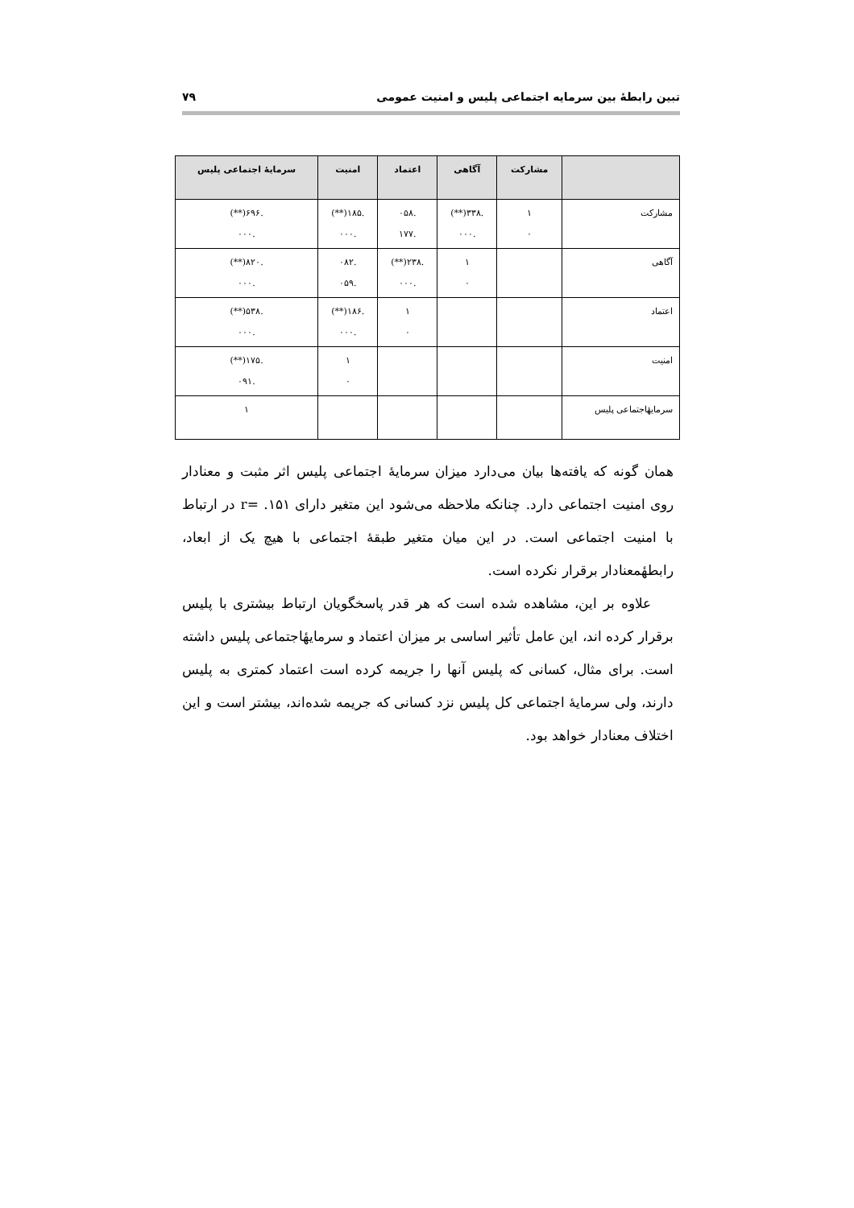تبین رابطهٔ بین سرمایه اجتماعی پلیس و امنیت عمومی ۷۹
| | مشارکت | آگاهی | اعتماد | امنیت | سرمایهٔ اجتماعی پلیس |
| --- | --- | --- | --- | --- | --- |
| مشارکت | ۱ ٠ | .۳۳۸(**) .٠٠٠ | .٠۵۸ .۱۷۷ | .۱۸۵(**) .٠٠٠ | .۶۹۶(**) .٠٠٠ |
| آگاهی | | ۱ ٠ | .۲۳۸(**) .٠٠٠ | .٠۸۲ .٠۵۹ | .۸۲٠(**) .٠٠٠ |
| اعتماد | | | ۱ ٠ | .۱۸۶(**) .٠٠٠ | .۵۳۸(**) .٠٠٠ |
| امنیت | | | | ۱ ٠ | .۱۷۵(**) .٠۹۱ |
| سرمایهٔاجتماعی پلیس | | | | | ۱ |
همان گونه که یافته‌ها بیان می‌دارد میزان سرمایهٔ اجتماعی پلیس اثر مثبت و معنادار روی امنیت اجتماعی دارد. چنانکه ملاحظه می‌شود این متغیر دارای ۱۵۱. =r در ارتباط با امنیت اجتماعی است. در این میان متغیر طبقهٔ اجتماعی با هیچ یک از ابعاد، رابطهٔمعنادار برقرار نکرده است.
علاوه بر این، مشاهده شده است که هر قدر پاسخگویان ارتباط بیشتری با پلیس برقرار کرده اند، این عامل تأثیر اساسی بر میزان اعتماد و سرمایهٔاجتماعی پلیس داشته است. برای مثال، کسانی که پلیس آنها را جریمه کرده است اعتماد کمتری به پلیس دارند، ولی سرمایهٔ اجتماعی کل پلیس نزد کسانی که جریمه شده‌اند، بیشتر است و این اختلاف معنادار خواهد بود.